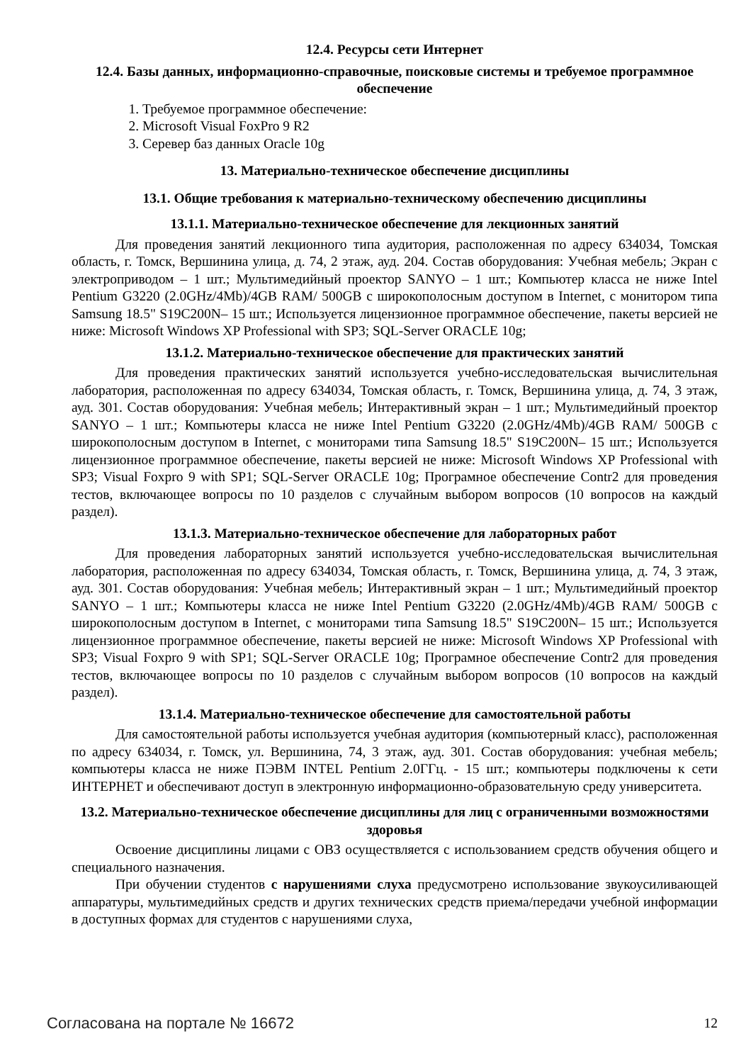12.4. Ресурсы сети Интернет
12.4. Базы данных, информационно-справочные, поисковые системы и требуемое программное обеспечение
1. Требуемое программное обеспечение:
2. Microsoft Visual FoxPro 9 R2
3. Серевер баз данных Oracle 10g
13. Материально-техническое обеспечение дисциплины
13.1. Общие требования к материально-техническому обеспечению дисциплины
13.1.1. Материально-техническое обеспечение для лекционных занятий
Для проведения занятий лекционного типа аудитория, расположенная по адресу 634034, Томская область, г. Томск, Вершинина улица, д. 74, 2 этаж, ауд. 204. Состав оборудования: Учебная мебель; Экран с электроприводом – 1 шт.; Мультимедийный проектор SANYO – 1 шт.; Компьютер класса не ниже Intel Pentium G3220 (2.0GHz/4Mb)/4GB RAM/ 500GB с широкополосным доступом в Internet, с монитором типа Samsung 18.5" S19C200N– 15 шт.; Используется лицензионное программное обеспечение, пакеты версией не ниже: Microsoft Windows XP Professional with SP3; SQL-Server ORACLE 10g;
13.1.2. Материально-техническое обеспечение для практических занятий
Для проведения практических занятий используется учебно-исследовательская вычислительная лаборатория, расположенная по адресу 634034, Томская область, г. Томск, Вершинина улица, д. 74, 3 этаж, ауд. 301. Состав оборудования: Учебная мебель; Интерактивный экран – 1 шт.; Мультимедийный проектор SANYO – 1 шт.; Компьютеры класса не ниже Intel Pentium G3220 (2.0GHz/4Mb)/4GB RAM/ 500GB с широкополосным доступом в Internet, с мониторами типа Samsung 18.5" S19C200N– 15 шт.; Используется лицензионное программное обеспечение, пакеты версией не ниже: Microsoft Windows XP Professional with SP3; Visual Foxpro 9 with SP1; SQL-Server ORACLE 10g; Програмное обеспечение Contr2 для проведения тестов, включающее вопросы по 10 разделов с случайным выбором вопросов (10 вопросов на каждый раздел).
13.1.3. Материально-техническое обеспечение для лабораторных работ
Для проведения лабораторных занятий используется учебно-исследовательская вычислительная лаборатория, расположенная по адресу 634034, Томская область, г. Томск, Вершинина улица, д. 74, 3 этаж, ауд. 301. Состав оборудования: Учебная мебель; Интерактивный экран – 1 шт.; Мультимедийный проектор SANYO – 1 шт.; Компьютеры класса не ниже Intel Pentium G3220 (2.0GHz/4Mb)/4GB RAM/ 500GB с широкополосным доступом в Internet, с мониторами типа Samsung 18.5" S19C200N– 15 шт.; Используется лицензионное программное обеспечение, пакеты версией не ниже: Microsoft Windows XP Professional with SP3; Visual Foxpro 9 with SP1; SQL-Server ORACLE 10g; Програмное обеспечение Contr2 для проведения тестов, включающее вопросы по 10 разделов с случайным выбором вопросов (10 вопросов на каждый раздел).
13.1.4. Материально-техническое обеспечение для самостоятельной работы
Для самостоятельной работы используется учебная аудитория (компьютерный класс), расположенная по адресу 634034, г. Томск, ул. Вершинина, 74, 3 этаж, ауд. 301. Состав оборудования: учебная мебель; компьютеры класса не ниже ПЭВМ INTEL Pentium 2.0ГГц. - 15 шт.; компьютеры подключены к сети ИНТЕРНЕТ и обеспечивают доступ в электронную информационно-образовательную среду университета.
13.2. Материально-техническое обеспечение дисциплины для лиц с ограниченными возможностями здоровья
Освоение дисциплины лицами с ОВЗ осуществляется с использованием средств обучения общего и специального назначения.
При обучении студентов с нарушениями слуха предусмотрено использование звукоусиливающей аппаратуры, мультимедийных средств и других технических средств приема/передачи учебной информации в доступных формах для студентов с нарушениями слуха,
Согласована на портале № 16672 12